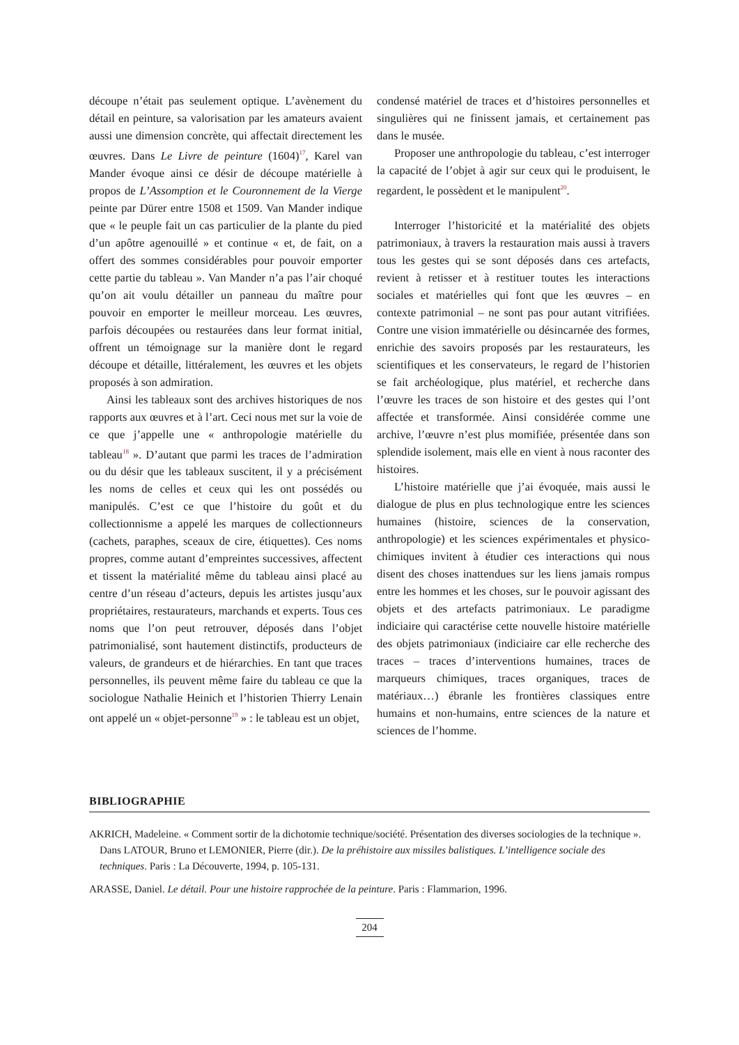découpe n’était pas seulement optique. L’avènement du détail en peinture, sa valorisation par les amateurs avaient aussi une dimension concrète, qui affectait directement les œuvres. Dans Le Livre de peinture (1604)<sup>17</sup>, Karel van Mander évoque ainsi ce désir de découpe matérielle à propos de L’Assomption et le Couronnement de la Vierge peinte par Dürer entre 1508 et 1509. Van Mander indique que « le peuple fait un cas particulier de la plante du pied d’un apôtre agenouillé » et continue « et, de fait, on a offert des sommes considérables pour pouvoir emporter cette partie du tableau ». Van Mander n’a pas l’air choqué qu’on ait voulu détailler un panneau du maître pour pouvoir en emporter le meilleur morceau. Les œuvres, parfois découpées ou restaurées dans leur format initial, offrent un témoignage sur la manière dont le regard découpe et détaille, littéralement, les œuvres et les objets proposés à son admiration.
Ainsi les tableaux sont des archives historiques de nos rapports aux œuvres et à l’art. Ceci nous met sur la voie de ce que j’appelle une « anthropologie matérielle du tableau<sup>18</sup> ». D’autant que parmi les traces de l’admiration ou du désir que les tableaux suscitent, il y a précisément les noms de celles et ceux qui les ont possédés ou manipulés. C’est ce que l’histoire du goût et du collectionnisme a appelé les marques de collectionneurs (cachets, paraphes, sceaux de cire, étiquettes). Ces noms propres, comme autant d’empreintes successives, affectent et tissent la matérialité même du tableau ainsi placé au centre d’un réseau d’acteurs, depuis les artistes jusqu’aux propriétaires, restaurateurs, marchands et experts. Tous ces noms que l’on peut retrouver, déposés dans l’objet patrimonialisé, sont hautement distinctifs, producteurs de valeurs, de grandeurs et de hiérarchies. En tant que traces personnelles, ils peuvent même faire du tableau ce que la sociologue Nathalie Heinich et l’historien Thierry Lenain ont appelé un « objet-personne<sup>19</sup> » : le tableau est un objet,
condensé matériel de traces et d’histoires personnelles et singulières qui ne finissent jamais, et certainement pas dans le musée.
Proposer une anthropologie du tableau, c’est interroger la capacité de l’objet à agir sur ceux qui le produisent, le regardent, le possèdent et le manipulent<sup>20</sup>.
Interroger l’historicité et la matérialité des objets patrimoniaux, à travers la restauration mais aussi à travers tous les gestes qui se sont déposés dans ces artefacts, revient à retisser et à restituer toutes les interactions sociales et matérielles qui font que les œuvres – en contexte patrimonial – ne sont pas pour autant vitrifiées. Contre une vision immatérielle ou désincarnée des formes, enrichie des savoirs proposés par les restaurateurs, les scientifiques et les conservateurs, le regard de l’historien se fait archéologique, plus matériel, et recherche dans l’œuvre les traces de son histoire et des gestes qui l’ont affectée et transformée. Ainsi considérée comme une archive, l’œuvre n’est plus momifiée, présentée dans son splendide isolement, mais elle en vient à nous raconter des histoires.
L’histoire matérielle que j’ai évoquée, mais aussi le dialogue de plus en plus technologique entre les sciences humaines (histoire, sciences de la conservation, anthropologie) et les sciences expérimentales et physico-chimiques invitent à étudier ces interactions qui nous disent des choses inattendues sur les liens jamais rompus entre les hommes et les choses, sur le pouvoir agissant des objets et des artefacts patrimoniaux. Le paradigme indiciaire qui caractérise cette nouvelle histoire matérielle des objets patrimoniaux (indiciaire car elle recherche des traces – traces d’interventions humaines, traces de marqueurs chimiques, traces organiques, traces de matériaux…) ébranle les frontières classiques entre humains et non-humains, entre sciences de la nature et sciences de l’homme.
BIBLIOGRAPHIE
AKRICH, Madeleine. « Comment sortir de la dichotomie technique/société. Présentation des diverses sociologies de la technique ». Dans LATOUR, Bruno et LEMONIER, Pierre (dir.). De la préhistoire aux missiles balistiques. L’intelligence sociale des techniques. Paris : La Découverte, 1994, p. 105-131.
ARASSE, Daniel. Le détail. Pour une histoire rapprochée de la peinture. Paris : Flammarion, 1996.
204